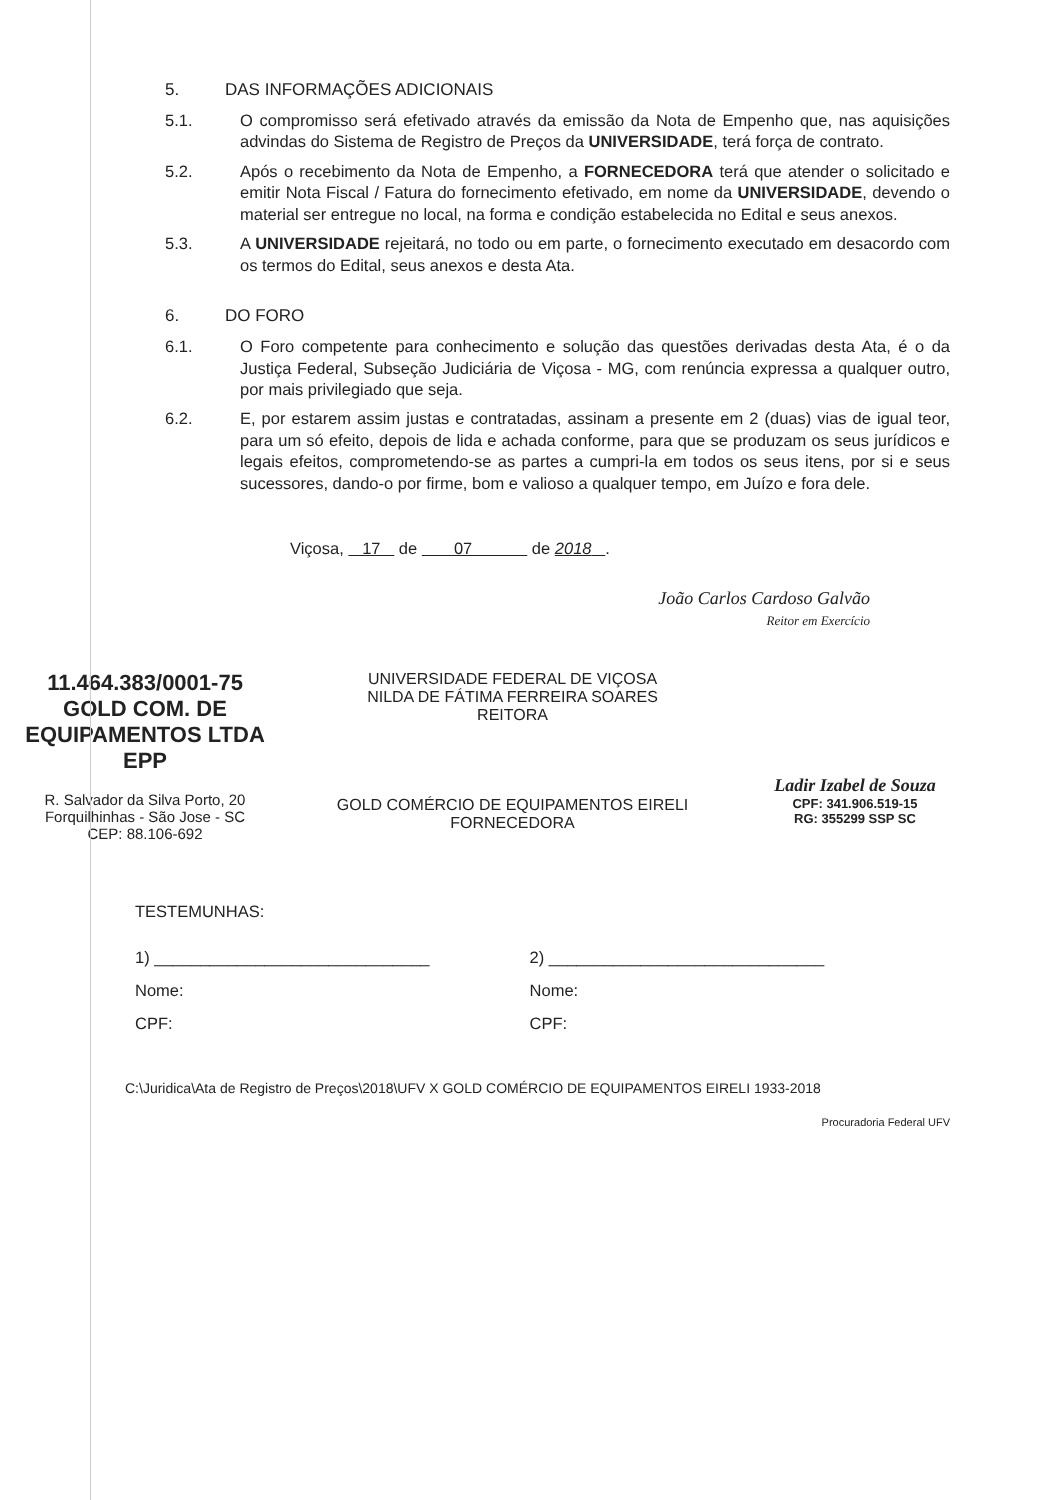5. DAS INFORMAÇÕES ADICIONAIS
5.1. O compromisso será efetivado através da emissão da Nota de Empenho que, nas aquisições advindas do Sistema de Registro de Preços da UNIVERSIDADE, terá força de contrato.
5.2. Após o recebimento da Nota de Empenho, a FORNECEDORA terá que atender o solicitado e emitir Nota Fiscal / Fatura do fornecimento efetivado, em nome da UNIVERSIDADE, devendo o material ser entregue no local, na forma e condição estabelecida no Edital e seus anexos.
5.3. A UNIVERSIDADE rejeitará, no todo ou em parte, o fornecimento executado em desacordo com os termos do Edital, seus anexos e desta Ata.
6. DO FORO
6.1. O Foro competente para conhecimento e solução das questões derivadas desta Ata, é o da Justiça Federal, Subseção Judiciária de Viçosa - MG, com renúncia expressa a qualquer outro, por mais privilegiado que seja.
6.2. E, por estarem assim justas e contratadas, assinam a presente em 2 (duas) vias de igual teor, para um só efeito, depois de lida e achada conforme, para que se produzam os seus jurídicos e legais efeitos, comprometendo-se as partes a cumpri-la em todos os seus itens, por si e seus sucessores, dando-o por firme, bom e valioso a qualquer tempo, em Juízo e fora dele.
Viçosa, 17 de 07 de 2018 .
João Carlos Cardoso Galvão
Reitor em Exercício
11.464.383/0001-75
GOLD COM. DE EQUIPAMENTOS LTDA EPP
R. Salvador da Silva Porto, 20
Forquilhinhas - São Jose - SC
CEP: 88.106-692
UNIVERSIDADE FEDERAL DE VIÇOSA
NILDA DE FÁTIMA FERREIRA SOARES
REITORA
GOLD COMÉRCIO DE EQUIPAMENTOS EIRELI
FORNECEDORA
Ladir Izabel de Souza
CPF: 341.906.519-15
RG: 355299 SSP SC
TESTEMUNHAS:
1) ______________________________
Nome:
CPF:
2) ______________________________
Nome:
CPF:
C:\Juridica\Ata de Registro de Preços\2018\UFV X GOLD COMÉRCIO DE EQUIPAMENTOS EIRELI 1933-2018
Procuradoria Federal UFV